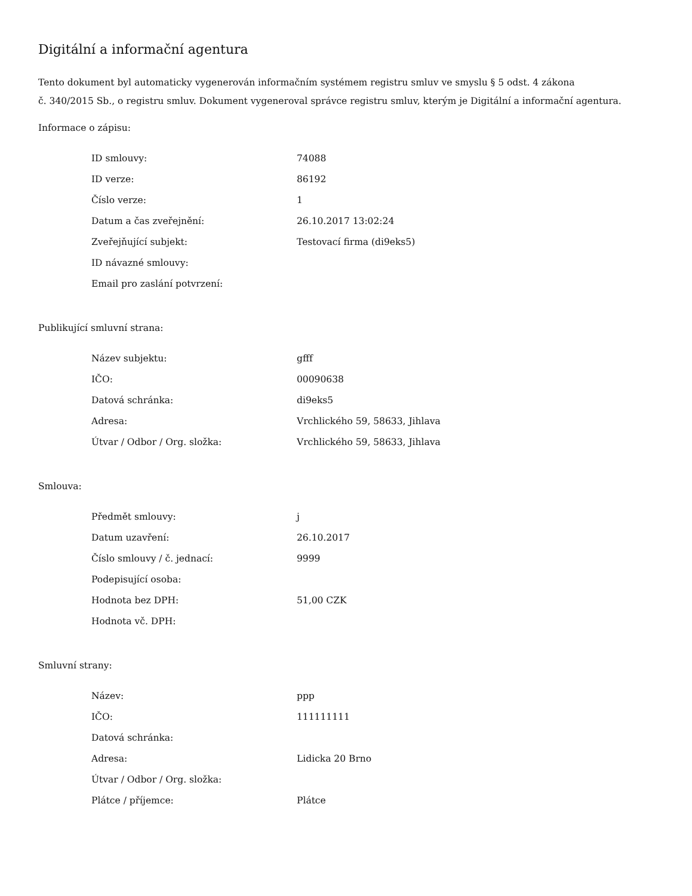Digitální a informační agentura
Tento dokument byl automaticky vygenerován informačním systémem registru smluv ve smyslu § 5 odst. 4 zákona
č. 340/2015 Sb., o registru smluv. Dokument vygeneroval správce registru smluv, kterým je Digitální a informační agentura.
Informace o zápisu:
| ID smlouvy: | 74088 |
| ID verze: | 86192 |
| Číslo verze: | 1 |
| Datum a čas zveřejnění: | 26.10.2017 13:02:24 |
| Zveřejňující subjekt: | Testovací firma (di9eks5) |
| ID návazné smlouvy: | |
| Email pro zaslání potvrzení: | |
Publikující smluvní strana:
| Název subjektu: | gfff |
| IČO: | 00090638 |
| Datová schránka: | di9eks5 |
| Adresa: | Vrchlického 59, 58633, Jihlava |
| Útvar / Odbor / Org. složka: | Vrchlického 59, 58633, Jihlava |
Smlouva:
| Předmět smlouvy: | j |
| Datum uzavření: | 26.10.2017 |
| Číslo smlouvy / č. jednací: | 9999 |
| Podepisující osoba: | |
| Hodnota bez DPH: | 51,00 CZK |
| Hodnota vč. DPH: | |
Smluvní strany:
| Název: | ppp |
| IČO: | 111111111 |
| Datová schránka: | |
| Adresa: | Lidicka 20 Brno |
| Útvar / Odbor / Org. složka: | |
| Plátce / příjemce: | Plátce |